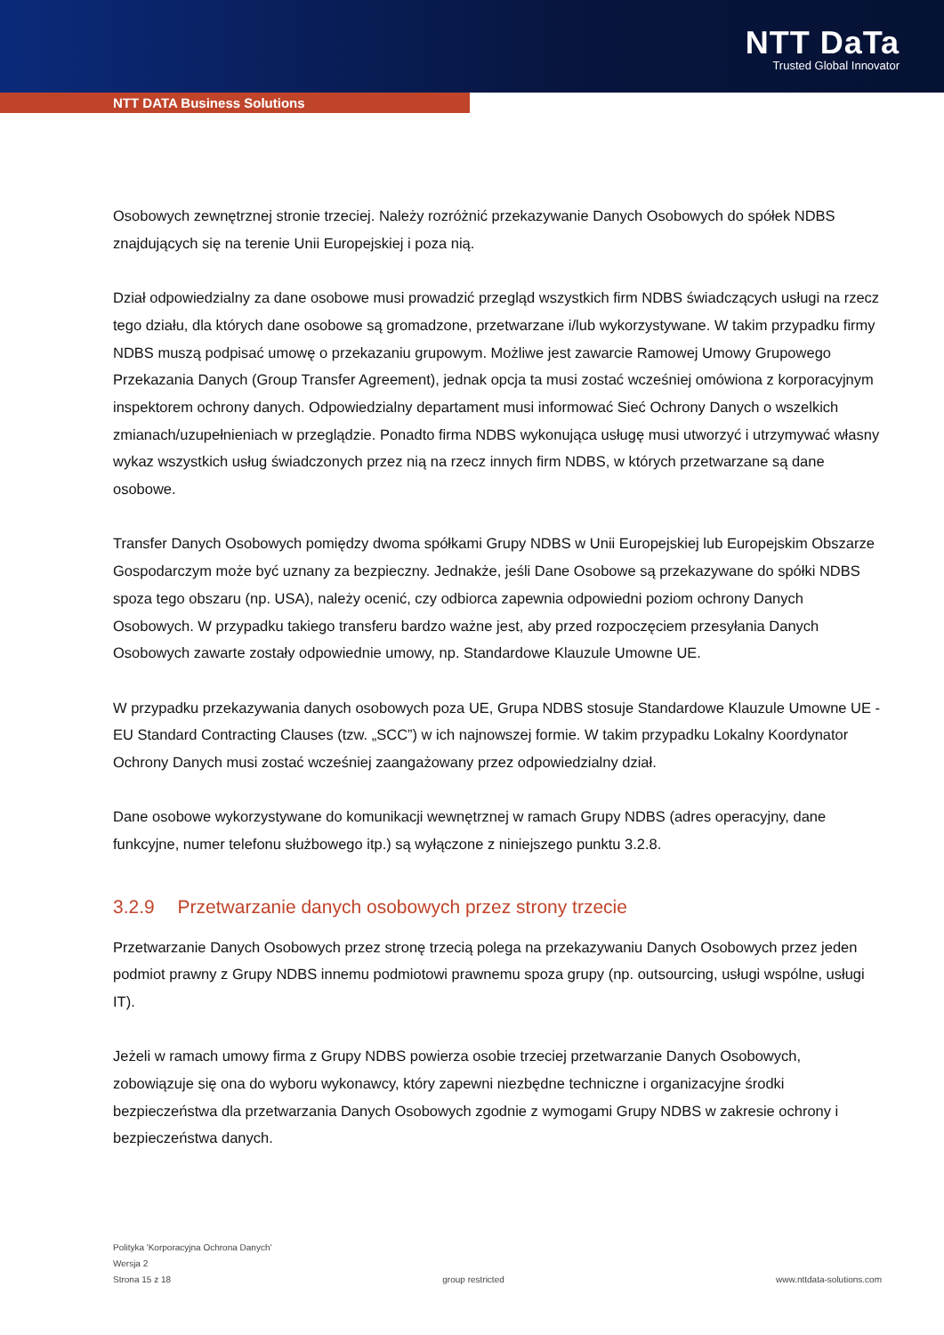NTT DaTa
Trusted Global Innovator
NTT DATA Business Solutions
Osobowych zewnętrznej stronie trzeciej. Należy rozróżnić przekazywanie Danych Osobowych do spółek NDBS znajdujących się na terenie Unii Europejskiej i poza nią.
Dział odpowiedzialny za dane osobowe musi prowadzić przegląd wszystkich firm NDBS świadczących usługi na rzecz tego działu, dla których dane osobowe są gromadzone, przetwarzane i/lub wykorzystywane. W takim przypadku firmy NDBS muszą podpisać umowę o przekazaniu grupowym. Możliwe jest zawarcie Ramowej Umowy Grupowego Przekazania Danych (Group Transfer Agreement), jednak opcja ta musi zostać wcześniej omówiona z korporacyjnym inspektorem ochrony danych. Odpowiedzialny departament musi informować Sieć Ochrony Danych o wszelkich zmianach/uzupełnieniach w przeglądzie. Ponadto firma NDBS wykonująca usługę musi utworzyć i utrzymywać własny wykaz wszystkich usług świadczonych przez nią na rzecz innych firm NDBS, w których przetwarzane są dane osobowe.
Transfer Danych Osobowych pomiędzy dwoma spółkami Grupy NDBS w Unii Europejskiej lub Europejskim Obszarze Gospodarczym może być uznany za bezpieczny. Jednakże, jeśli Dane Osobowe są przekazywane do spółki NDBS spoza tego obszaru (np. USA), należy ocenić, czy odbiorca zapewnia odpowiedni poziom ochrony Danych Osobowych. W przypadku takiego transferu bardzo ważne jest, aby przed rozpoczęciem przesyłania Danych Osobowych zawarte zostały odpowiednie umowy, np. Standardowe Klauzule Umowne UE.
W przypadku przekazywania danych osobowych poza UE, Grupa NDBS stosuje Standardowe Klauzule Umowne UE - EU Standard Contracting Clauses (tzw. „SCC”) w ich najnowszej formie. W takim przypadku Lokalny Koordynator Ochrony Danych musi zostać wcześniej zaangażowany przez odpowiedzialny dział.
Dane osobowe wykorzystywane do komunikacji wewnętrznej w ramach Grupy NDBS (adres operacyjny, dane funkcyjne, numer telefonu służbowego itp.) są wyłączone z niniejszego punktu 3.2.8.
3.2.9 Przetwarzanie danych osobowych przez strony trzecie
Przetwarzanie Danych Osobowych przez stronę trzecią polega na przekazywaniu Danych Osobowych przez jeden podmiot prawny z Grupy NDBS innemu podmiotowi prawnemu spoza grupy (np. outsourcing, usługi wspólne, usługi IT).
Jeżeli w ramach umowy firma z Grupy NDBS powierza osobie trzeciej przetwarzanie Danych Osobowych, zobowiązuje się ona do wyboru wykonawcy, który zapewni niezbędne techniczne i organizacyjne środki bezpieczeństwa dla przetwarzania Danych Osobowych zgodnie z wymogami Grupy NDBS w zakresie ochrony i bezpieczeństwa danych.
Polityka 'Korporacyjna Ochrona Danych'
Wersja 2
Strona 15 z 18 group restricted www.nttdata-solutions.com